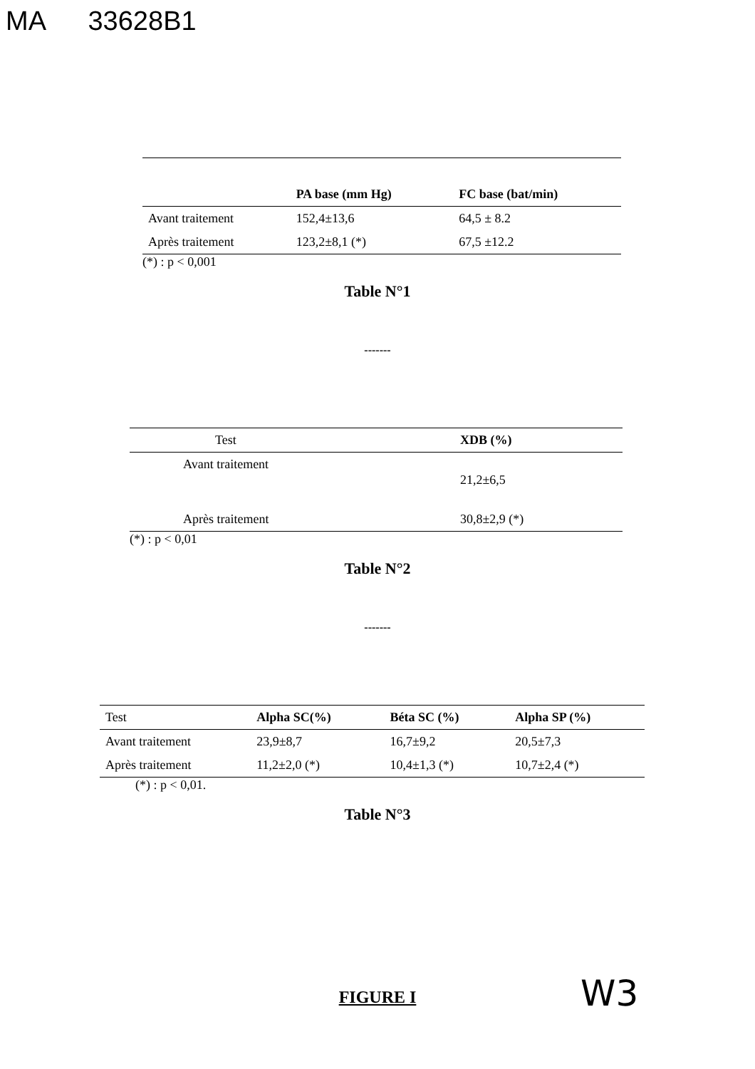MA 33628B1
| | PA base (mm Hg) | FC base (bat/min) |
| --- | --- | --- |
| Avant traitement | 152,4±13,6 | 64,5 ± 8.2 |
| Après traitement | 123,2±8,1 (*) | 67,5 ±12.2 |
(*) : p < 0,001
Table N°1
-------
| Test | XDB (%) |
| --- | --- |
| Avant traitement | 21,2±6,5 |
| Après traitement | 30,8±2,9 (*) |
(*) : p < 0,01
Table N°2
-------
| Test | Alpha SC(%) | Béta SC (%) | Alpha SP (%) |
| --- | --- | --- | --- |
| Avant traitement | 23,9±8,7 | 16,7±9,2 | 20,5±7,3 |
| Après traitement | 11,2±2,0 (*) | 10,4±1,3 (*) | 10,7±2,4 (*) |
(*) : p < 0,01.
Table N°3
FIGURE I
W3